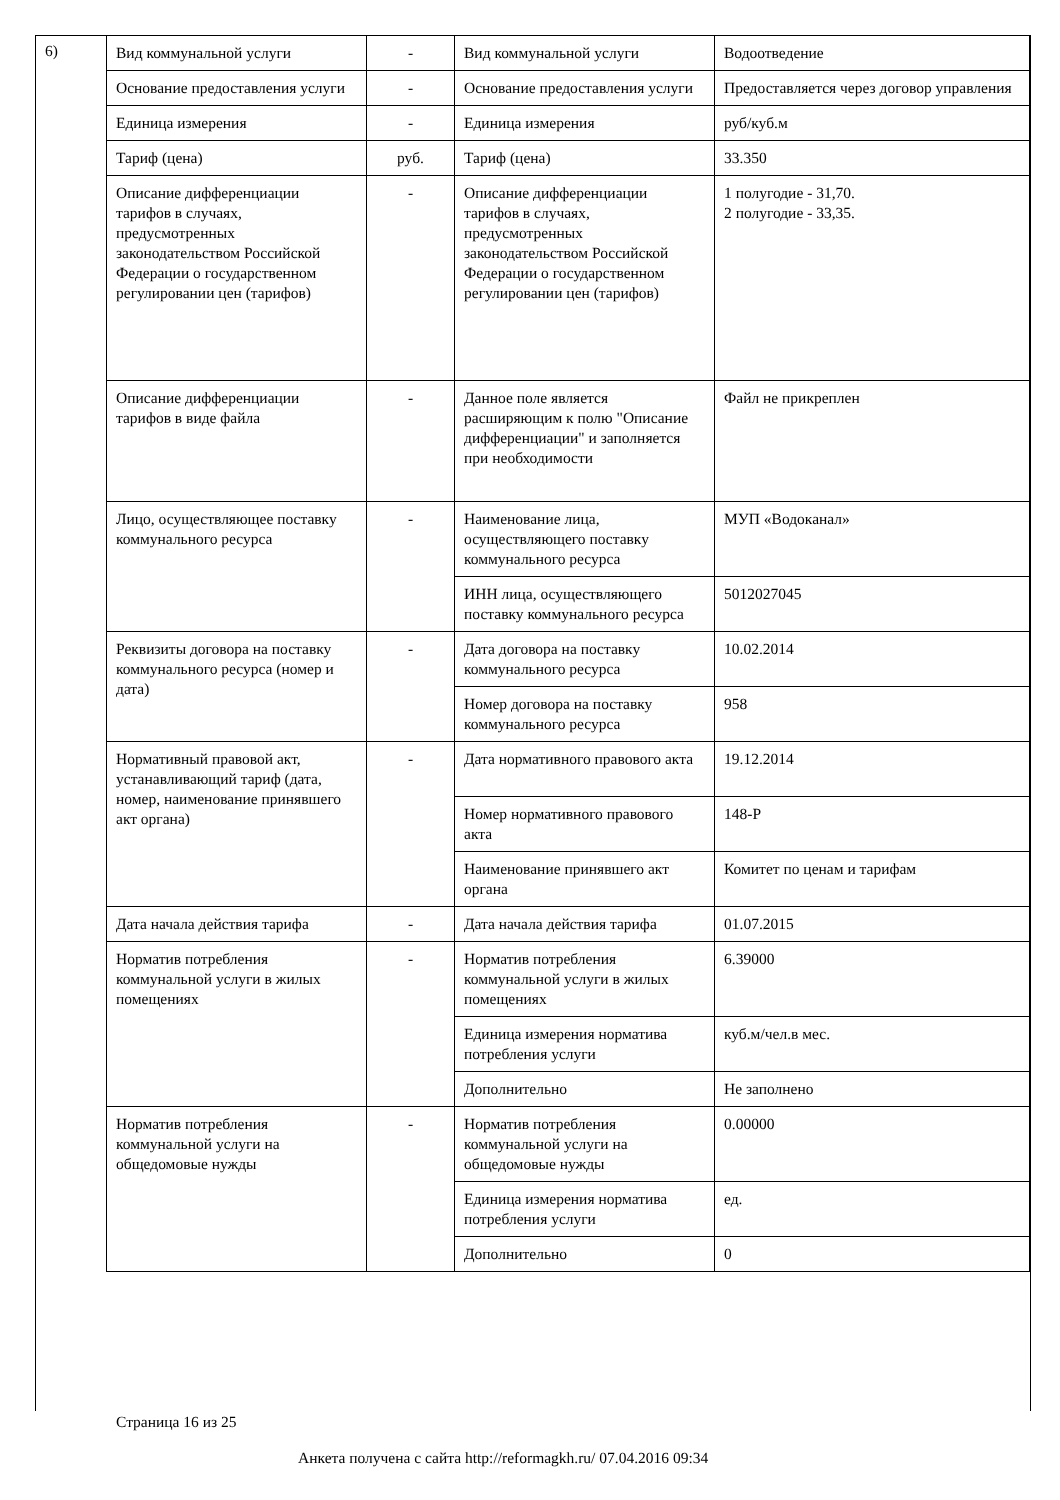6)
| Вид коммунальной услуги | - | Вид коммунальной услуги | Водоотведение |
| Основание предоставления услуги | - | Основание предоставления услуги | Предоставляется через договор управления |
| Единица измерения | - | Единица измерения | руб/куб.м |
| Тариф (цена) | руб. | Тариф (цена) | 33.350 |
| Описание дифференциации тарифов в случаях, предусмотренных законодательством Российской Федерации о государственном регулировании цен (тарифов) | - | Описание дифференциации тарифов в случаях, предусмотренных законодательством Российской Федерации о государственном регулировании цен (тарифов) | 1 полугодие - 31,70. 2 полугодие - 33,35. |
| Описание дифференциации тарифов в виде файла | - | Данное поле является расширяющим к полю "Описание дифференциации" и заполняется при необходимости | Файл не прикреплен |
| Лицо, осуществляющее поставку коммунального ресурса | - | Наименование лица, осуществляющего поставку коммунального ресурса | МУП «Водоканал» |
| | | ИНН лица, осуществляющего поставку коммунального ресурса | 5012027045 |
| Реквизиты договора на поставку коммунального ресурса (номер и дата) | - | Дата договора на поставку коммунального ресурса | 10.02.2014 |
| | | Номер договора на поставку коммунального ресурса | 958 |
| Нормативный правовой акт, устанавливающий тариф (дата, номер, наименование принявшего акт органа) | - | Дата нормативного правового акта | 19.12.2014 |
| | | Номер нормативного правового акта | 148-Р |
| | | Наименование принявшего акт органа | Комитет по ценам и тарифам |
| Дата начала действия тарифа | - | Дата начала действия тарифа | 01.07.2015 |
| Норматив потребления коммунальной услуги в жилых помещениях | - | Норматив потребления коммунальной услуги в жилых помещениях | 6.39000 |
| | | Единица измерения норматива потребления услуги | куб.м/чел.в мес. |
| | | Дополнительно | Не заполнено |
| Норматив потребления коммунальной услуги на общедомовые нужды | - | Норматив потребления коммунальной услуги на общедомовые нужды | 0.00000 |
| | | Единица измерения норматива потребления услуги | ед. |
| | | Дополнительно | 0 |
Страница 16 из 25
Анкета получена с сайта http://reformagkh.ru/ 07.04.2016 09:34